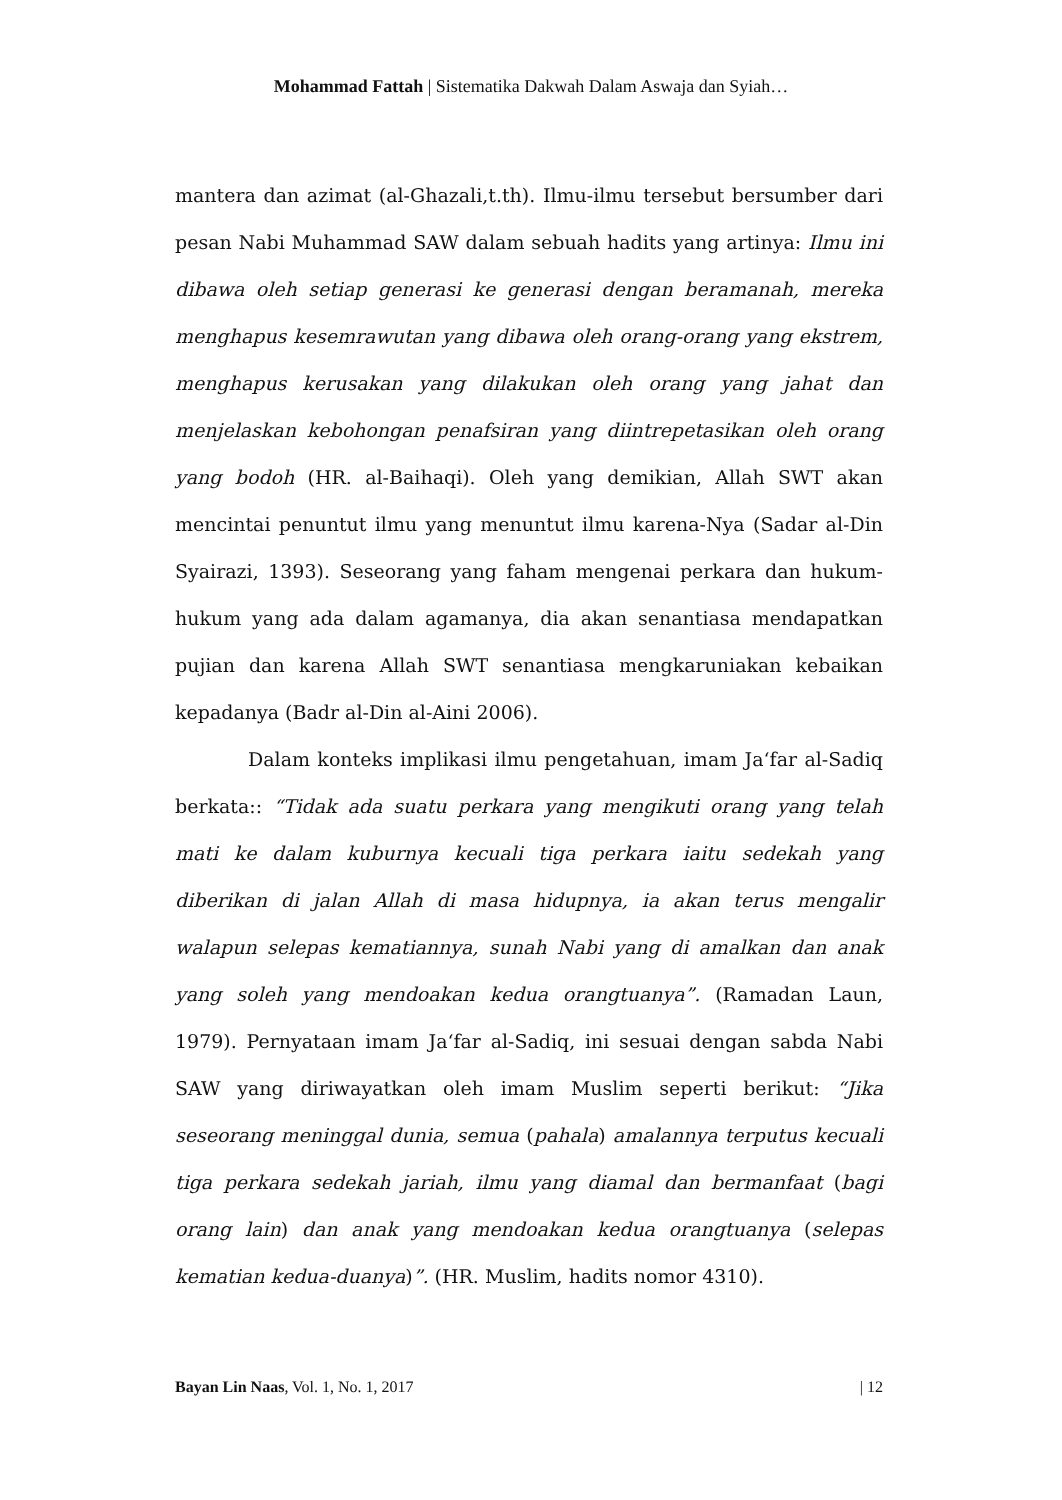Mohammad Fattah | Sistematika Dakwah Dalam Aswaja dan Syiah…
mantera dan azimat (al-Ghazali,t.th). Ilmu-ilmu tersebut bersumber dari pesan Nabi Muhammad SAW dalam sebuah hadits yang artinya: Ilmu ini dibawa oleh setiap generasi ke generasi dengan beramanah, mereka menghapus kesemrawutan yang dibawa oleh orang-orang yang ekstrem, menghapus kerusakan yang dilakukan oleh orang yang jahat dan menjelaskan kebohongan penafsiran yang diintrepetasikan oleh orang yang bodoh (HR. al-Baihaqi). Oleh yang demikian, Allah SWT akan mencintai penuntut ilmu yang menuntut ilmu karena-Nya (Sadar al-Din Syairazi, 1393). Seseorang yang faham mengenai perkara dan hukum-hukum yang ada dalam agamanya, dia akan senantiasa mendapatkan pujian dan karena Allah SWT senantiasa mengkaruniakan kebaikan kepadanya (Badr al-Din al-Aini 2006).
Dalam konteks implikasi ilmu pengetahuan, imam Ja‘far al-Sadiq berkata:: “Tidak ada suatu perkara yang mengikuti orang yang telah mati ke dalam kuburnya kecuali tiga perkara iaitu sedekah yang diberikan di jalan Allah di masa hidupnya, ia akan terus mengalir walapun selepas kematiannya, sunah Nabi yang di amalkan dan anak yang soleh yang mendoakan kedua orangtuanya”. (Ramadan Laun, 1979). Pernyataan imam Ja‘far al-Sadiq, ini sesuai dengan sabda Nabi SAW yang diriwayatkan oleh imam Muslim seperti berikut: “Jika seseorang meninggal dunia, semua (pahala) amalannya terputus kecuali tiga perkara sedekah jariah, ilmu yang diamal dan bermanfaat (bagi orang lain) dan anak yang mendoakan kedua orangtuanya (selepas kematian kedua-duanya)”. (HR. Muslim, hadits nomor 4310).
Bayan Lin Naas, Vol. 1, No. 1, 2017 | 12